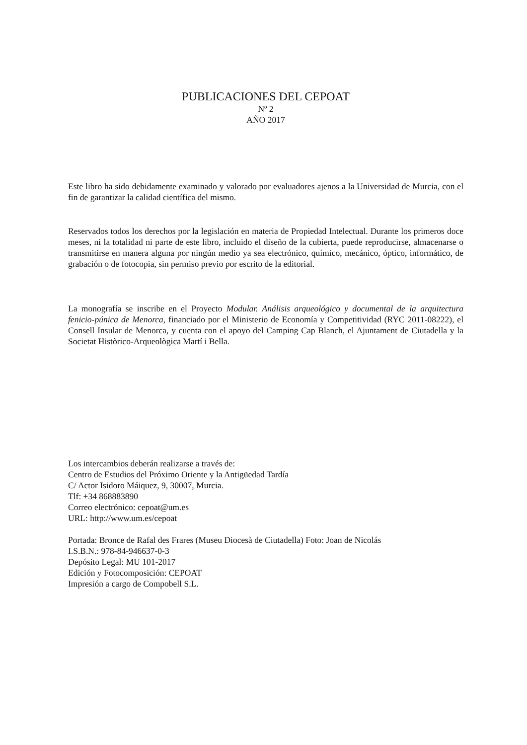PUBLICACIONES DEL CEPOAT
Nº 2
AÑO 2017
Este libro ha sido debidamente examinado y valorado por evaluadores ajenos a la Universidad de Murcia, con el fin de garantizar la calidad científica del mismo.
Reservados todos los derechos por la legislación en materia de Propiedad Intelectual. Durante los primeros doce meses, ni la totalidad ni parte de este libro, incluido el diseño de la cubierta, puede reproducirse, almacenarse o transmitirse en manera alguna por ningún medio ya sea electrónico, químico, mecánico, óptico, informático, de grabación o de fotocopia, sin permiso previo por escrito de la editorial.
La monografía se inscribe en el Proyecto Modular. Análisis arqueológico y documental de la arquitectura fenicio-púnica de Menorca, financiado por el Ministerio de Economía y Competitividad (RYC 2011-08222), el Consell Insular de Menorca, y cuenta con el apoyo del Camping Cap Blanch, el Ajuntament de Ciutadella y la Societat Històrico-Arqueològica Martí i Bella.
Los intercambios deberán realizarse a través de:
Centro de Estudios del Próximo Oriente y la Antigüedad Tardía
C/ Actor Isidoro Máiquez, 9, 30007, Murcia.
Tlf: +34 868883890
Correo electrónico: cepoat@um.es
URL: http://www.um.es/cepoat
Portada: Bronce de Rafal des Frares (Museu Diocesà de Ciutadella) Foto: Joan de Nicolás
I.S.B.N.: 978-84-946637-0-3
Depósito Legal: MU 101-2017
Edición y Fotocomposición: CEPOAT
Impresión a cargo de Compobell S.L.